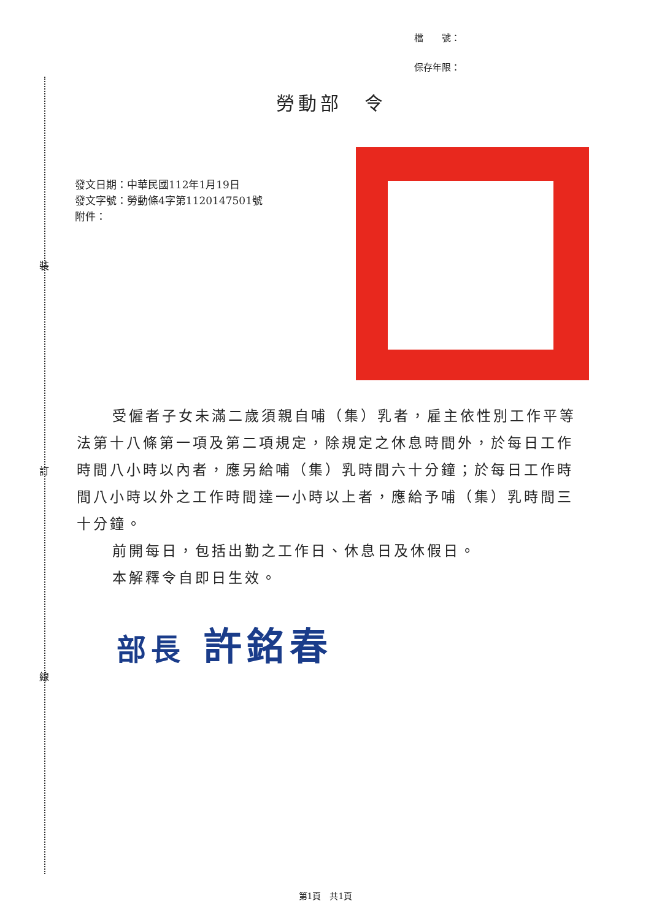裝
訂
線
檔　　號：
保存年限：
勞動部　令
發文日期：中華民國112年1月19日
發文字號：勞動條4字第1120147501號
附件：
受僱者子女未滿二歲須親自哺（集）乳者，雇主依性別工作平等法第十八條第一項及第二項規定，除規定之休息時間外，於每日工作時間八小時以內者，應另給哺（集）乳時間六十分鐘；於每日工作時間八小時以外之工作時間達一小時以上者，應給予哺（集）乳時間三十分鐘。
前開每日，包括出勤之工作日、休息日及休假日。
本解釋令自即日生效。
部長 許銘春
第1頁　共1頁